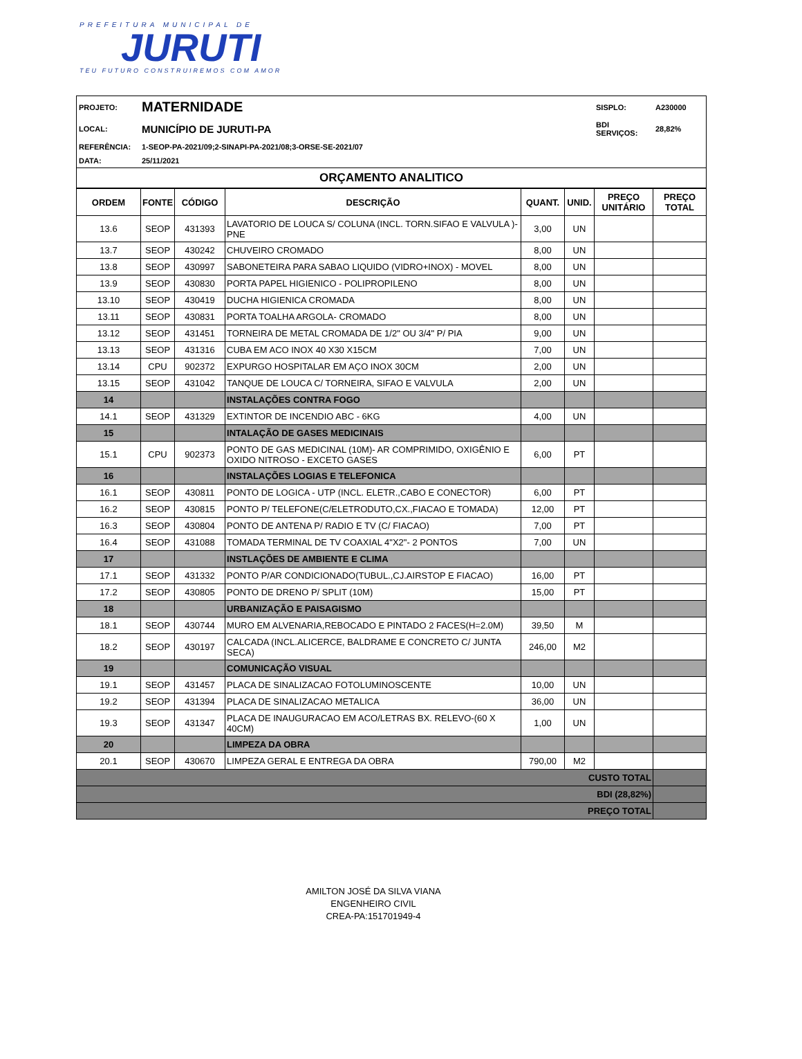PREFEITURA MUNICIPAL DE
JURUTI
TEU FUTURO CONSTRUIREMOS COM AMOR
| PROJETO: | MATERNIDADE | SISPLO: | A230000 |
| LOCAL: | MUNICÍPIO DE JURUTI-PA | BDI SERVIÇOS: | 28,82% |
| REFERÊNCIA: | 1-SEOP-PA-2021/09;2-SINAPI-PA-2021/08;3-ORSE-SE-2021/07 | | |
| DATA: | 25/11/2021 | | |
| ORÇAMENTO ANALITICO | | | |
| ORDEM | FONTE | CÓDIGO | DESCRIÇÃO | QUANT. | UNID. | PREÇO UNITÁRIO | PREÇO TOTAL |
| --- | --- | --- | --- | --- | --- | --- | --- |
| 13.6 | SEOP | 431393 | LAVATORIO DE LOUCA S/ COLUNA (INCL. TORN.SIFAO E VALVULA )-PNE | 3,00 | UN | | |
| 13.7 | SEOP | 430242 | CHUVEIRO CROMADO | 8,00 | UN | | |
| 13.8 | SEOP | 430997 | SABONETEIRA PARA SABAO LIQUIDO (VIDRO+INOX) - MOVEL | 8,00 | UN | | |
| 13.9 | SEOP | 430830 | PORTA PAPEL HIGIENICO - POLIPROPILENO | 8,00 | UN | | |
| 13.10 | SEOP | 430419 | DUCHA HIGIENICA CROMADA | 8,00 | UN | | |
| 13.11 | SEOP | 430831 | PORTA TOALHA ARGOLA- CROMADO | 8,00 | UN | | |
| 13.12 | SEOP | 431451 | TORNEIRA DE METAL CROMADA DE 1/2" OU 3/4" P/ PIA | 9,00 | UN | | |
| 13.13 | SEOP | 431316 | CUBA EM ACO INOX 40 X30 X15CM | 7,00 | UN | | |
| 13.14 | CPU | 902372 | EXPURGO HOSPITALAR EM AÇO INOX 30CM | 2,00 | UN | | |
| 13.15 | SEOP | 431042 | TANQUE DE LOUCA C/ TORNEIRA, SIFAO E VALVULA | 2,00 | UN | | |
| 14 | | | INSTALAÇÕES CONTRA FOGO | | | | |
| 14.1 | SEOP | 431329 | EXTINTOR DE INCENDIO ABC - 6KG | 4,00 | UN | | |
| 15 | | | INTALAÇÃO DE GASES MEDICINAIS | | | | |
| 15.1 | CPU | 902373 | PONTO DE GAS MEDICINAL (10M)- AR COMPRIMIDO, OXIGÊNIO E OXIDO NITROSO - EXCETO GASES | 6,00 | PT | | |
| 16 | | | INSTALAÇÕES LOGIAS E TELEFONICA | | | | |
| 16.1 | SEOP | 430811 | PONTO DE LOGICA - UTP (INCL. ELETR.,CABO E CONECTOR) | 6,00 | PT | | |
| 16.2 | SEOP | 430815 | PONTO P/ TELEFONE(C/ELETRODUTO,CX.,FIACAO E TOMADA) | 12,00 | PT | | |
| 16.3 | SEOP | 430804 | PONTO DE ANTENA P/ RADIO E TV (C/ FIACAO) | 7,00 | PT | | |
| 16.4 | SEOP | 431088 | TOMADA TERMINAL DE TV COAXIAL 4"X2"- 2 PONTOS | 7,00 | UN | | |
| 17 | | | INSTLAÇÕES DE AMBIENTE E CLIMA | | | | |
| 17.1 | SEOP | 431332 | PONTO P/AR CONDICIONADO(TUBUL.,CJ.AIRSTOP E FIACAO) | 16,00 | PT | | |
| 17.2 | SEOP | 430805 | PONTO DE DRENO P/ SPLIT (10M) | 15,00 | PT | | |
| 18 | | | URBANIZAÇÃO E PAISAGISMO | | | | |
| 18.1 | SEOP | 430744 | MURO EM ALVENARIA,REBOCADO E PINTADO 2 FACES(H=2.0M) | 39,50 | M | | |
| 18.2 | SEOP | 430197 | CALCADA (INCL.ALICERCE, BALDRAME E CONCRETO C/ JUNTA SECA) | 246,00 | M2 | | |
| 19 | | | COMUNICAÇÃO VISUAL | | | | |
| 19.1 | SEOP | 431457 | PLACA DE SINALIZACAO FOTOLUMINOSCENTE | 10,00 | UN | | |
| 19.2 | SEOP | 431394 | PLACA DE SINALIZACAO METALICA | 36,00 | UN | | |
| 19.3 | SEOP | 431347 | PLACA DE INAUGURACAO EM ACO/LETRAS BX. RELEVO-(60 X 40CM) | 1,00 | UN | | |
| 20 | | | LIMPEZA DA OBRA | | | | |
| 20.1 | SEOP | 430670 | LIMPEZA GERAL E ENTREGA DA OBRA | 790,00 | M2 | | |
| CUSTO TOTAL | | | | | | | |
| BDI (28,82%) | | | | | | | |
| PREÇO TOTAL | | | | | | | |
AMILTON JOSÉ DA SILVA VIANA
ENGENHEIRO CIVIL
CREA-PA:151701949-4